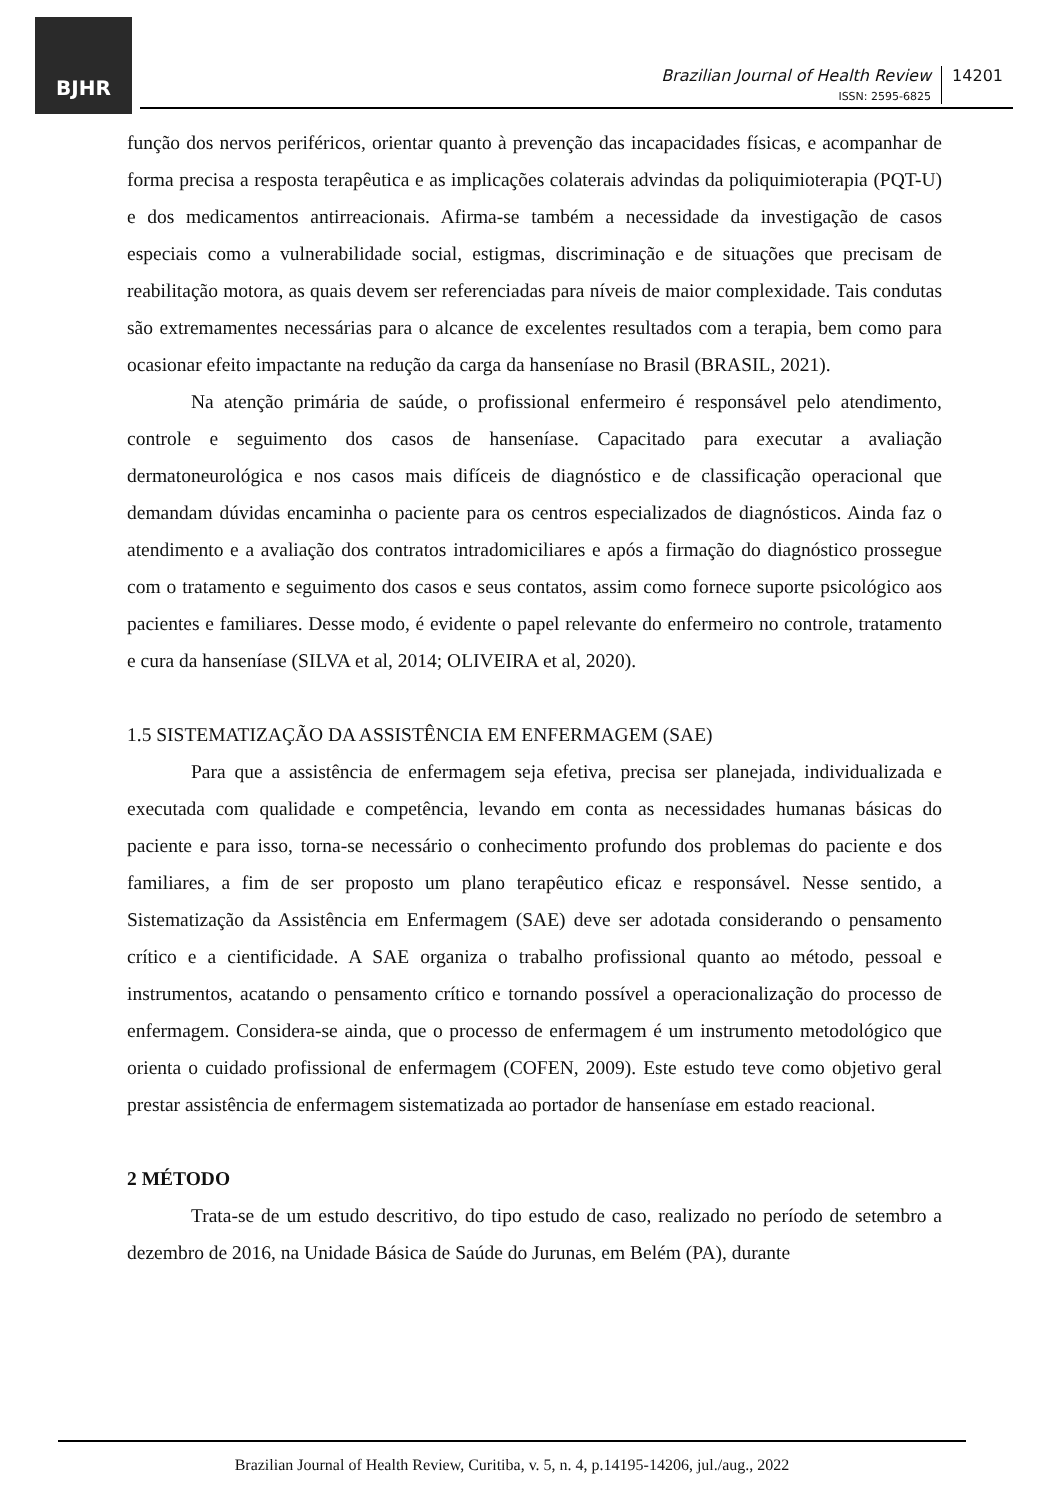BJHR
Brazilian Journal of Health Review
ISSN: 2595-6825
14201
função dos nervos periféricos, orientar quanto à prevenção das incapacidades físicas, e acompanhar de forma precisa a resposta terapêutica e as implicações colaterais advindas da poliquimioterapia (PQT-U) e dos medicamentos antirreacionais. Afirma-se também a necessidade da investigação de casos especiais como a vulnerabilidade social, estigmas, discriminação e de situações que precisam de reabilitação motora, as quais devem ser referenciadas para níveis de maior complexidade. Tais condutas são extremamentes necessárias para o alcance de excelentes resultados com a terapia, bem como para ocasionar efeito impactante na redução da carga da hanseníase no Brasil (BRASIL, 2021).
Na atenção primária de saúde, o profissional enfermeiro é responsável pelo atendimento, controle e seguimento dos casos de hanseníase. Capacitado para executar a avaliação dermatoneurológica e nos casos mais difíceis de diagnóstico e de classificação operacional que demandam dúvidas encaminha o paciente para os centros especializados de diagnósticos. Ainda faz o atendimento e a avaliação dos contratos intradomiciliares e após a firmação do diagnóstico prossegue com o tratamento e seguimento dos casos e seus contatos, assim como fornece suporte psicológico aos pacientes e familiares. Desse modo, é evidente o papel relevante do enfermeiro no controle, tratamento e cura da hanseníase (SILVA et al, 2014; OLIVEIRA et al, 2020).
1.5 SISTEMATIZAÇÃO DA ASSISTÊNCIA EM ENFERMAGEM (SAE)
Para que a assistência de enfermagem seja efetiva, precisa ser planejada, individualizada e executada com qualidade e competência, levando em conta as necessidades humanas básicas do paciente e para isso, torna-se necessário o conhecimento profundo dos problemas do paciente e dos familiares, a fim de ser proposto um plano terapêutico eficaz e responsável. Nesse sentido, a Sistematização da Assistência em Enfermagem (SAE) deve ser adotada considerando o pensamento crítico e a cientificidade. A SAE organiza o trabalho profissional quanto ao método, pessoal e instrumentos, acatando o pensamento crítico e tornando possível a operacionalização do processo de enfermagem. Considera-se ainda, que o processo de enfermagem é um instrumento metodológico que orienta o cuidado profissional de enfermagem (COFEN, 2009). Este estudo teve como objetivo geral prestar assistência de enfermagem sistematizada ao portador de hanseníase em estado reacional.
2 MÉTODO
Trata-se de um estudo descritivo, do tipo estudo de caso, realizado no período de setembro a dezembro de 2016, na Unidade Básica de Saúde do Jurunas, em Belém (PA), durante
Brazilian Journal of Health Review, Curitiba, v. 5, n. 4, p.14195-14206, jul./aug., 2022